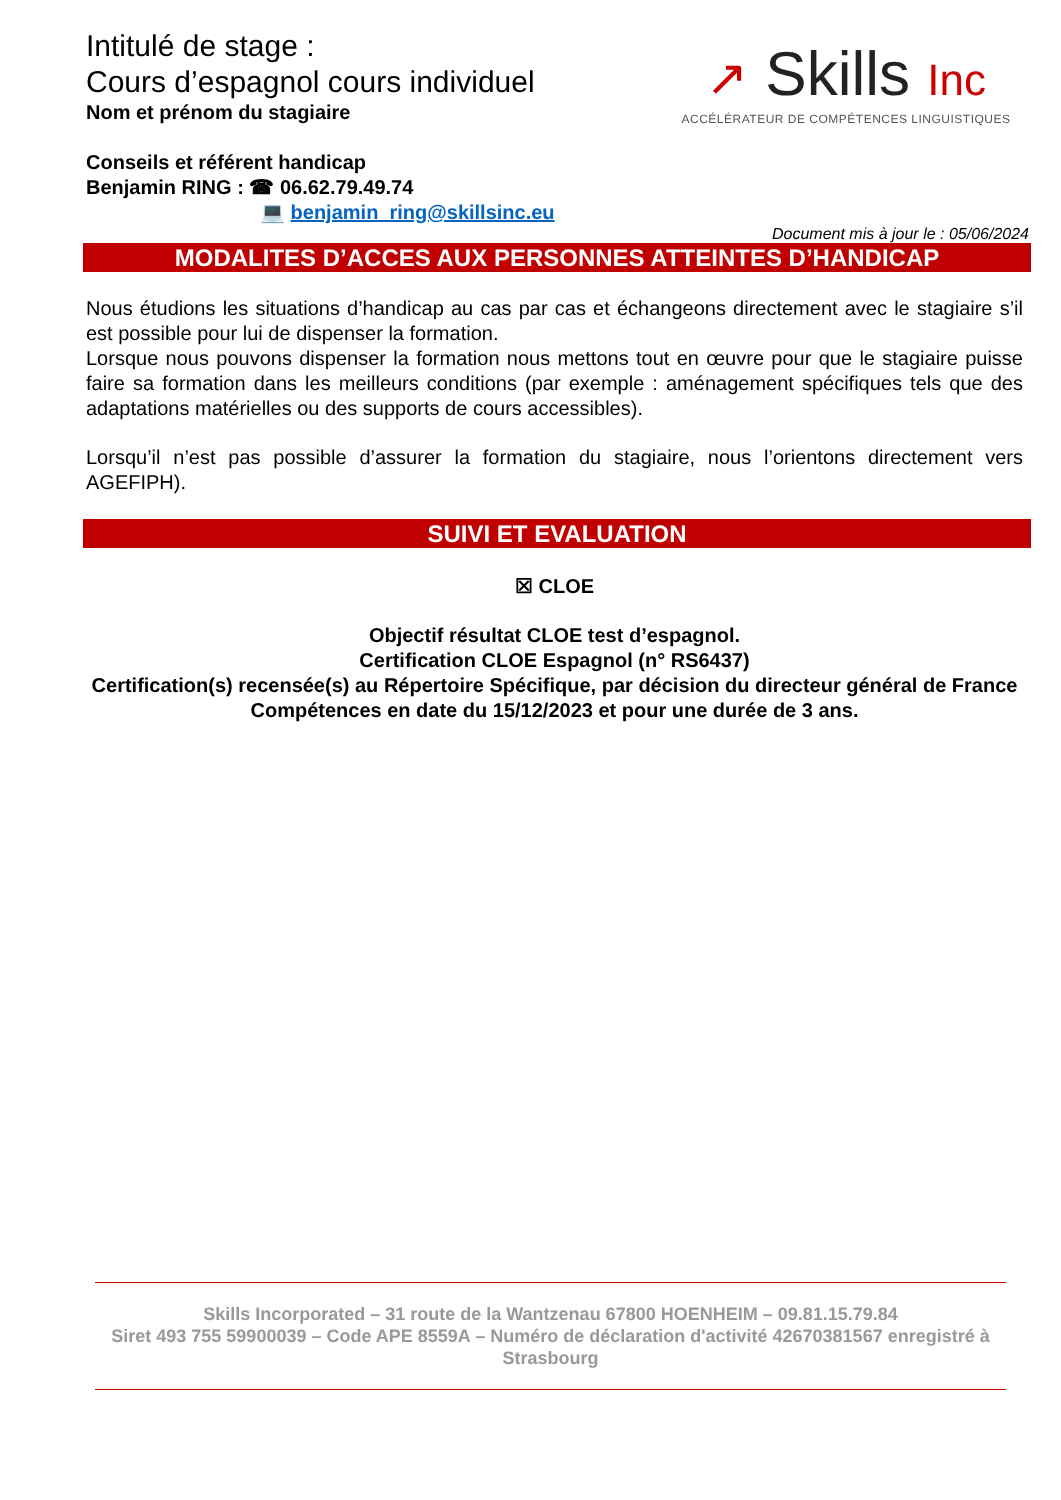Intitulé de stage :
Cours d’espagnol cours individuel
Nom et prénom du stagiaire
Conseils et référent handicap
Benjamin RING : ☎ 06.62.79.49.74
💻 benjamin_ring@skillsinc.eu
↗ Skills Inc
ACCÉLÉRATEUR DE COMPÉTENCES LINGUISTIQUES
Document mis à jour le : 05/06/2024
MODALITES D’ACCES AUX PERSONNES ATTEINTES D’HANDICAP
Nous étudions les situations d’handicap au cas par cas et échangeons directement avec le stagiaire s’il est possible pour lui de dispenser la formation.
Lorsque nous pouvons dispenser la formation nous mettons tout en œuvre pour que le stagiaire puisse faire sa formation dans les meilleurs conditions (par exemple : aménagement spécifiques tels que des adaptations matérielles ou des supports de cours accessibles).
Lorsqu’il n’est pas possible d’assurer la formation du stagiaire, nous l’orientons directement vers AGEFIPH).
SUIVI ET EVALUATION
☒ CLOE
Objectif résultat CLOE test d’espagnol.
Certification CLOE Espagnol (n° RS6437)
Certification(s) recensée(s) au Répertoire Spécifique, par décision du directeur général de France Compétences en date du 15/12/2023 et pour une durée de 3 ans.
Skills Incorporated – 31 route de la Wantzenau 67800 HOENHEIM – 09.81.15.79.84
Siret 493 755 59900039 – Code APE 8559A – Numéro de déclaration d'activité 42670381567 enregistré à Strasbourg